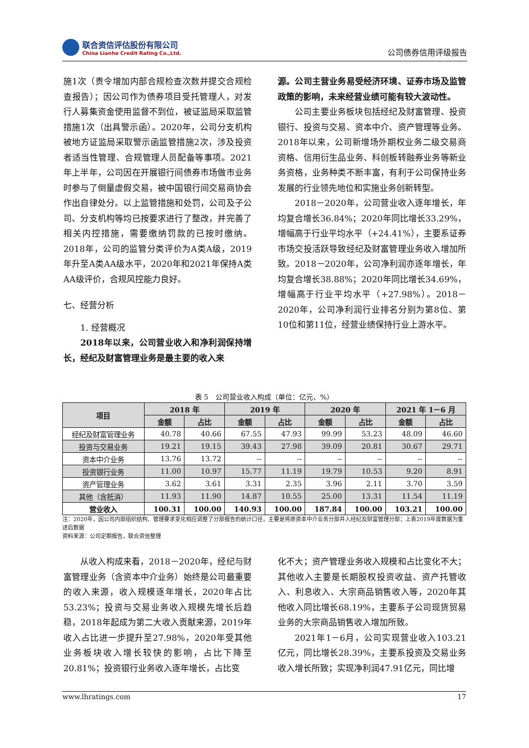联合资信评估股份有限公司
China Lianhe Credit Rating Co.,Ltd.
公司债券信用评级报告
施1次（责令增加内部合规检查次数并提交合规检查报告）；因公司作为债券项目受托管理人，对发行人募集资金使用监督不到位，被证监局采取监管措施1次（出具警示函）。2020年，公司分支机构被地方证监局采取警示函监管措施2次，涉及投资者适当性管理、合规管理人员配备等事项。2021年上半年，公司因在开展银行间债券市场做市业务时参与了倒量虚假交易，被中国银行间交易商协会作出自律处分。以上监管措施和处罚，公司及子公司、分支机构等均已按要求进行了整改，并完善了相关内控措施，需要缴纳罚款的已按时缴纳。2018年，公司的监管分类评价为A类A级，2019年升至A类AA级水平，2020年和2021年保持A类AA级评价，合规风控能力良好。
七、经营分析
1. 经营概况
2018年以来，公司营业收入和净利润保持增长，经纪及财富管理业务是最主要的收入来
源。公司主营业务易受经济环境、证券市场及监管政策的影响，未来经营业绩可能有较大波动性。
公司主要业务板块包括经纪及财富管理、投资银行、投资与交易、资本中介、资产管理等业务。2018年以来，公司新增场外期权业务二级交易商资格、信用衍生品业务、科创板转融券业务等新业务资格，业务种类不断丰富，有利于公司保持业务发展的行业领先地位和实施业务创新转型。
2018－2020年，公司营业收入逐年增长，年均复合增长36.84%；2020年同比增长33.29%，增幅高于行业平均水平（+24.41%），主要系证券市场交投活跃导致经纪及财富管理业务收入增加所致。2018－2020年，公司净利润亦逐年增长，年均复合增长38.88%；2020年同比增长34.69%，增幅高于行业平均水平（+27.98%）。2018－2020年，公司净利润行业排名分别为第8位、第10位和第11位，经营业绩保持行业上游水平。
表 5　公司营业收入构成（单位：亿元、%）
| 项目 | 2018 年 | | 2019 年 | | 2020 年 | | 2021 年 1－6 月 | |
| --- | --- | --- | --- | --- | --- | --- | --- | --- |
| | 金额 | 占比 | 金额 | 占比 | 金额 | 占比 | 金额 | 占比 |
| 经纪及财富管理业务 | 40.78 | 40.66 | 67.55 | 47.93 | 99.99 | 53.23 | 48.09 | 46.60 |
| 投资与交易业务 | 19.21 | 19.15 | 39.43 | 27.98 | 39.09 | 20.81 | 30.67 | 29.71 |
| 资本中介业务 | 13.76 | 13.72 | -- | -- | -- | -- | -- | -- |
| 投资银行业务 | 11.00 | 10.97 | 15.77 | 11.19 | 19.79 | 10.53 | 9.20 | 8.91 |
| 资产管理业务 | 3.62 | 3.61 | 3.31 | 2.35 | 3.96 | 2.11 | 3.70 | 3.59 |
| 其他（含抵消） | 11.93 | 11.90 | 14.87 | 10.55 | 25.00 | 13.31 | 11.54 | 11.19 |
| 营业收入 | 100.31 | 100.00 | 140.93 | 100.00 | 187.84 | 100.00 | 103.21 | 100.00 |
注：2020年，因公司内部组织结构、管理要求变化相应调整了分部报告的统计口径，主要是将原资本中介业务分部并入经纪及财富管理分部；上表2019年度数据为重述后数据
资料来源：公司定期报告，联合资信整理
从收入构成来看，2018－2020年，经纪与财富管理业务（含资本中介业务）始终是公司最重要的收入来源，收入规模逐年增长，2020年占比53.23%；投资与交易业务收入规模先增长后趋稳，2018年起成为第二大收入贡献来源，2019年收入占比进一步提升至27.98%，2020年受其他业务板块收入增长较快的影响，占比下降至20.81%；投资银行业务收入逐年增长，占比变
化不大；资产管理业务收入规模和占比变化不大；其他收入主要是长期股权投资收益、资产托管收入、利息收入、大宗商品销售收入等，2020年其他收入同比增长68.19%，主要系子公司现货贸易业务的大宗商品销售收入增加所致。
2021年1－6月，公司实现营业收入103.21亿元，同比增长28.39%，主要系投资及交易业务收入增长所致；实现净利润47.91亿元，同比增
www.lhratings.com 17